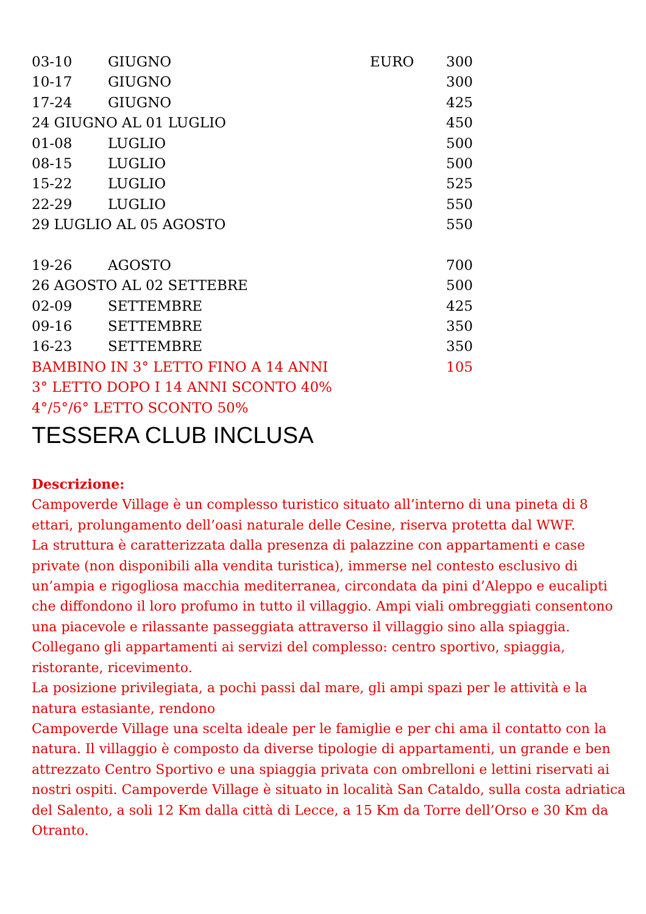| 03-10 | GIUGNO | EURO | 300 |
| 10-17 | GIUGNO | | 300 |
| 17-24 | GIUGNO | | 425 |
| 24 GIUGNO AL 01 LUGLIO | | | 450 |
| 01-08 | LUGLIO | | 500 |
| 08-15 | LUGLIO | | 500 |
| 15-22 | LUGLIO | | 525 |
| 22-29 | LUGLIO | | 550 |
| 29 LUGLIO AL 05 AGOSTO | | | 550 |
| 19-26 | AGOSTO | | 700 |
| 26 AGOSTO AL 02 SETTEBRE | | | 500 |
| 02-09 | SETTEMBRE | | 425 |
| 09-16 | SETTEMBRE | | 350 |
| 16-23 | SETTEMBRE | | 350 |
| BAMBINO IN 3° LETTO FINO A 14 ANNI | | | 105 |
| 3° LETTO DOPO I 14 ANNI SCONTO 40% | | | |
| 4°/5°/6° LETTO SCONTO 50% | | | |
TESSERA CLUB INCLUSA
Descrizione:
Campoverde Village è un complesso turistico situato all’interno di una pineta di 8 ettari, prolungamento dell’oasi naturale delle Cesine, riserva protetta dal WWF.
La struttura è caratterizzata dalla presenza di palazzine con appartamenti e case private (non disponibili alla vendita turistica), immerse nel contesto esclusivo di un’ampia e rigogliosa macchia mediterranea, circondata da pini d’Aleppo e eucalipti che diffondono il loro profumo in tutto il villaggio. Ampi viali ombreggiati consentono una piacevole e rilassante passeggiata attraverso il villaggio sino alla spiaggia. Collegano gli appartamenti ai servizi del complesso: centro sportivo, spiaggia, ristorante, ricevimento.
La posizione privilegiata, a pochi passi dal mare, gli ampi spazi per le attività e la natura estasiante, rendono
Campoverde Village una scelta ideale per le famiglie e per chi ama il contatto con la natura. Il villaggio è composto da diverse tipologie di appartamenti, un grande e ben attrezzato Centro Sportivo e una spiaggia privata con ombrelloni e lettini riservati ai nostri ospiti. Campoverde Village è situato in località San Cataldo, sulla costa adriatica del Salento, a soli 12 Km dalla città di Lecce, a 15 Km da Torre dell’Orso e 30 Km da Otranto.